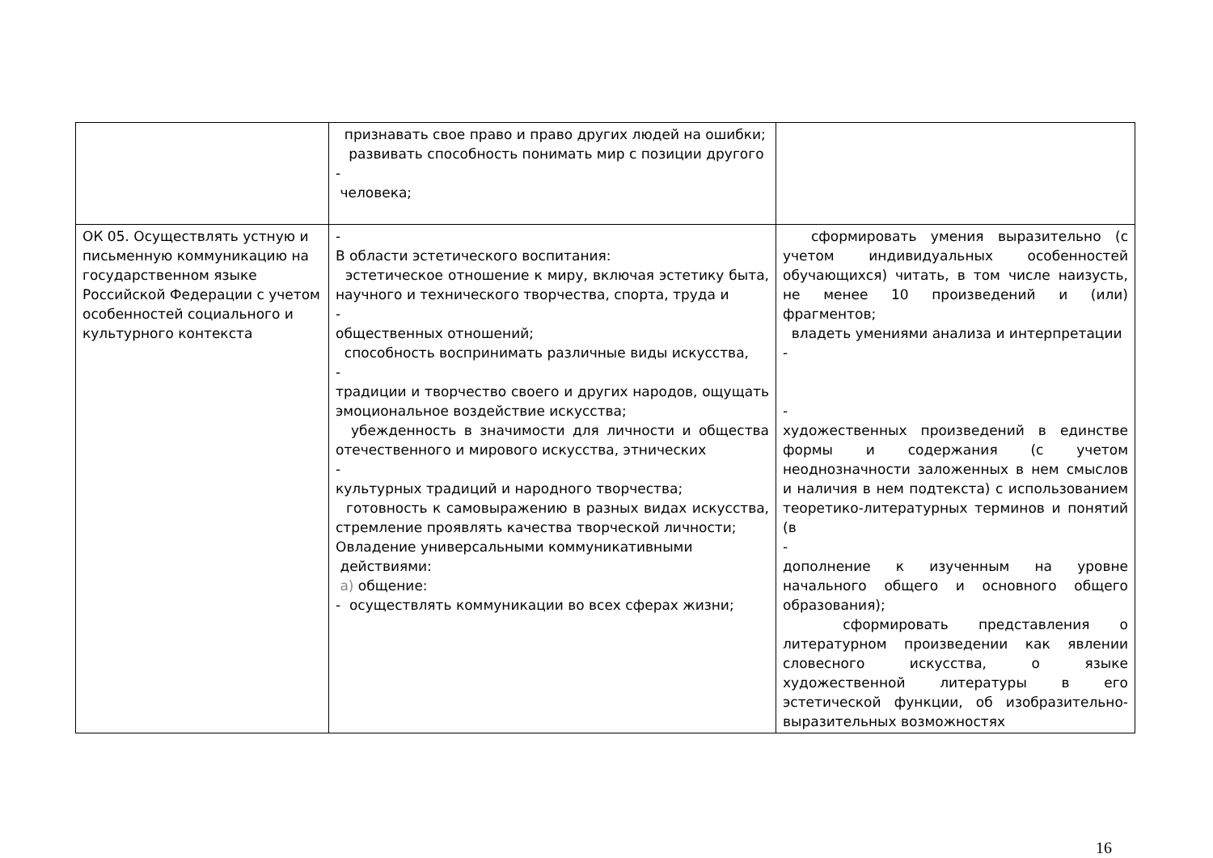| | признавать свое право и право других людей на ошибки; развивать способность понимать мир с позиции другого - человека; | |
| ОК 05. Осуществлять устную и письменную коммуникацию на государственном языке Российской Федерации с учетом особенностей социального и культурного контекста | - В области эстетического воспитания: эстетическое отношение к миру, включая эстетику быта, научного и технического творчества, спорта, труда и - общественных отношений; способность воспринимать различные виды искусства, - традиции и творчество своего и других народов, ощущать эмоциональное воздействие искусства; убежденность в значимости для личности и общества отечественного и мирового искусства, этнических - культурных традиций и народного творчества; готовность к самовыражению в разных видах искусства, стремление проявлять качества творческой личности; Овладение универсальными коммуникативными действиями: а) общение: - осуществлять коммуникации во всех сферах жизни; | сформировать умения выразительно (с учетом индивидуальных особенностей обучающихся) читать, в том числе наизусть, не менее 10 произведений и (или) фрагментов; владеть умениями анализа и интерпретации - - художественных произведений в единстве формы и содержания (с учетом неоднозначности заложенных в нем смыслов и наличия в нем подтекста) с использованием теоретико-литературных терминов и понятий (в - дополнение к изученным на уровне начального общего и основного общего образования); сформировать представления о литературном произведении как явлении словесного искусства, о языке художественной литературы в его эстетической функции, об изобразительно-выразительных возможностях |
16